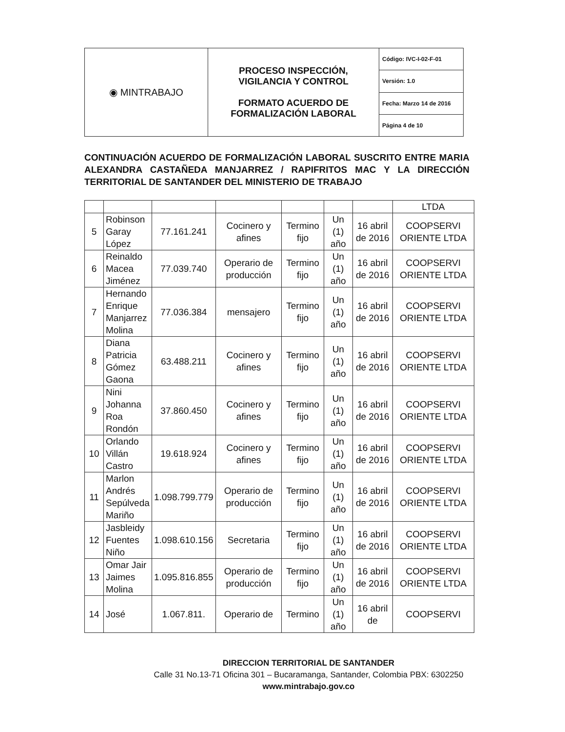| ◉ MINTRABAJO | PROCESO INSPECCIÓN, VIGILANCIA Y CONTROL FORMATO ACUERDO DE FORMALIZACIÓN LABORAL | Código: IVC-I-02-F-01 |
| | | Versión: 1.0 |
| | | Fecha: Marzo 14 de 2016 |
| | | Página 4 de 10 |
CONTINUACIÓN ACUERDO DE FORMALIZACIÓN LABORAL SUSCRITO ENTRE MARIA ALEXANDRA CASTAÑEDA MANJARREZ / RAPIFRITOS MAC Y LA DIRECCIÓN TERRITORIAL DE SANTANDER DEL MINISTERIO DE TRABAJO
| | | | | | | | LTDA |
| 5 | Robinson Garay López | 77.161.241 | Cocinero y afines | Termino fijo | Un (1) año | 16 abril de 2016 | COOPSERVI ORIENTE LTDA |
| 6 | Reinaldo Macea Jiménez | 77.039.740 | Operario de producción | Termino fijo | Un (1) año | 16 abril de 2016 | COOPSERVI ORIENTE LTDA |
| 7 | Hernando Enrique Manjarrez Molina | 77.036.384 | mensajero | Termino fijo | Un (1) año | 16 abril de 2016 | COOPSERVI ORIENTE LTDA |
| 8 | Diana Patricia Gómez Gaona | 63.488.211 | Cocinero y afines | Termino fijo | Un (1) año | 16 abril de 2016 | COOPSERVI ORIENTE LTDA |
| 9 | Nini Johanna Roa Rondón | 37.860.450 | Cocinero y afines | Termino fijo | Un (1) año | 16 abril de 2016 | COOPSERVI ORIENTE LTDA |
| 10 | Orlando Villán Castro | 19.618.924 | Cocinero y afines | Termino fijo | Un (1) año | 16 abril de 2016 | COOPSERVI ORIENTE LTDA |
| 11 | Marlon Andrés Sepúlveda Mariño | 1.098.799.779 | Operario de producción | Termino fijo | Un (1) año | 16 abril de 2016 | COOPSERVI ORIENTE LTDA |
| 12 | Jasbleidy Fuentes Niño | 1.098.610.156 | Secretaria | Termino fijo | Un (1) año | 16 abril de 2016 | COOPSERVI ORIENTE LTDA |
| 13 | Omar Jair Jaimes Molina | 1.095.816.855 | Operario de producción | Termino fijo | Un (1) año | 16 abril de 2016 | COOPSERVI ORIENTE LTDA |
| 14 | José | 1.067.811. | Operario de | Termino | Un (1) año | 16 abril de | COOPSERVI |
DIRECCION TERRITORIAL DE SANTANDER
Calle 31 No.13-71 Oficina 301 – Bucaramanga, Santander, Colombia PBX: 6302250
www.mintrabajo.gov.co